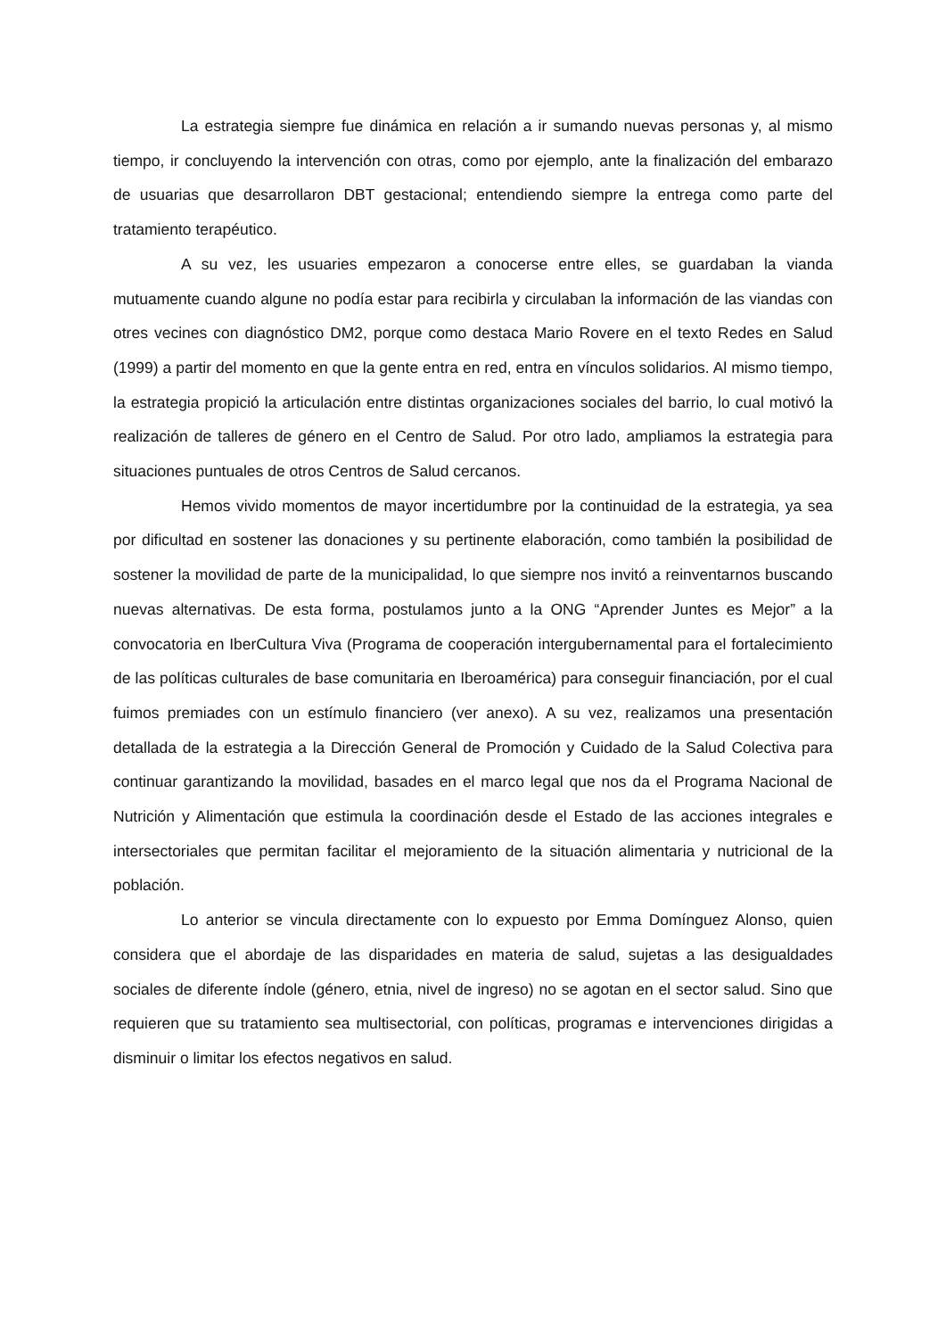La estrategia siempre fue dinámica en relación a ir sumando nuevas personas y, al mismo tiempo, ir concluyendo la intervención con otras, como por ejemplo, ante la finalización del embarazo de usuarias que desarrollaron DBT gestacional; entendiendo siempre la entrega como parte del tratamiento terapéutico.
A su vez, les usuaries empezaron a conocerse entre elles, se guardaban la vianda mutuamente cuando algune no podía estar para recibirla y circulaban la información de las viandas con otres vecines con diagnóstico DM2, porque como destaca Mario Rovere en el texto Redes en Salud (1999) a partir del momento en que la gente entra en red, entra en vínculos solidarios. Al mismo tiempo, la estrategia propició la articulación entre distintas organizaciones sociales del barrio, lo cual motivó la realización de talleres de género en el Centro de Salud. Por otro lado, ampliamos la estrategia para situaciones puntuales de otros Centros de Salud cercanos.
Hemos vivido momentos de mayor incertidumbre por la continuidad de la estrategia, ya sea por dificultad en sostener las donaciones y su pertinente elaboración, como también la posibilidad de sostener la movilidad de parte de la municipalidad, lo que siempre nos invitó a reinventarnos buscando nuevas alternativas. De esta forma, postulamos junto a la ONG “Aprender Juntes es Mejor” a la convocatoria en IberCultura Viva (Programa de cooperación intergubernamental para el fortalecimiento de las políticas culturales de base comunitaria en Iberoamérica) para conseguir financiación, por el cual fuimos premiades con un estímulo financiero (ver anexo). A su vez, realizamos una presentación detallada de la estrategia a la Dirección General de Promoción y Cuidado de la Salud Colectiva para continuar garantizando la movilidad, basades en el marco legal que nos da el Programa Nacional de Nutrición y Alimentación que estimula la coordinación desde el Estado de las acciones integrales e intersectoriales que permitan facilitar el mejoramiento de la situación alimentaria y nutricional de la población.
Lo anterior se vincula directamente con lo expuesto por Emma Domínguez Alonso, quien considera que el abordaje de las disparidades en materia de salud, sujetas a las desigualdades sociales de diferente índole (género, etnia, nivel de ingreso) no se agotan en el sector salud. Sino que requieren que su tratamiento sea multisectorial, con políticas, programas e intervenciones dirigidas a disminuir o limitar los efectos negativos en salud.